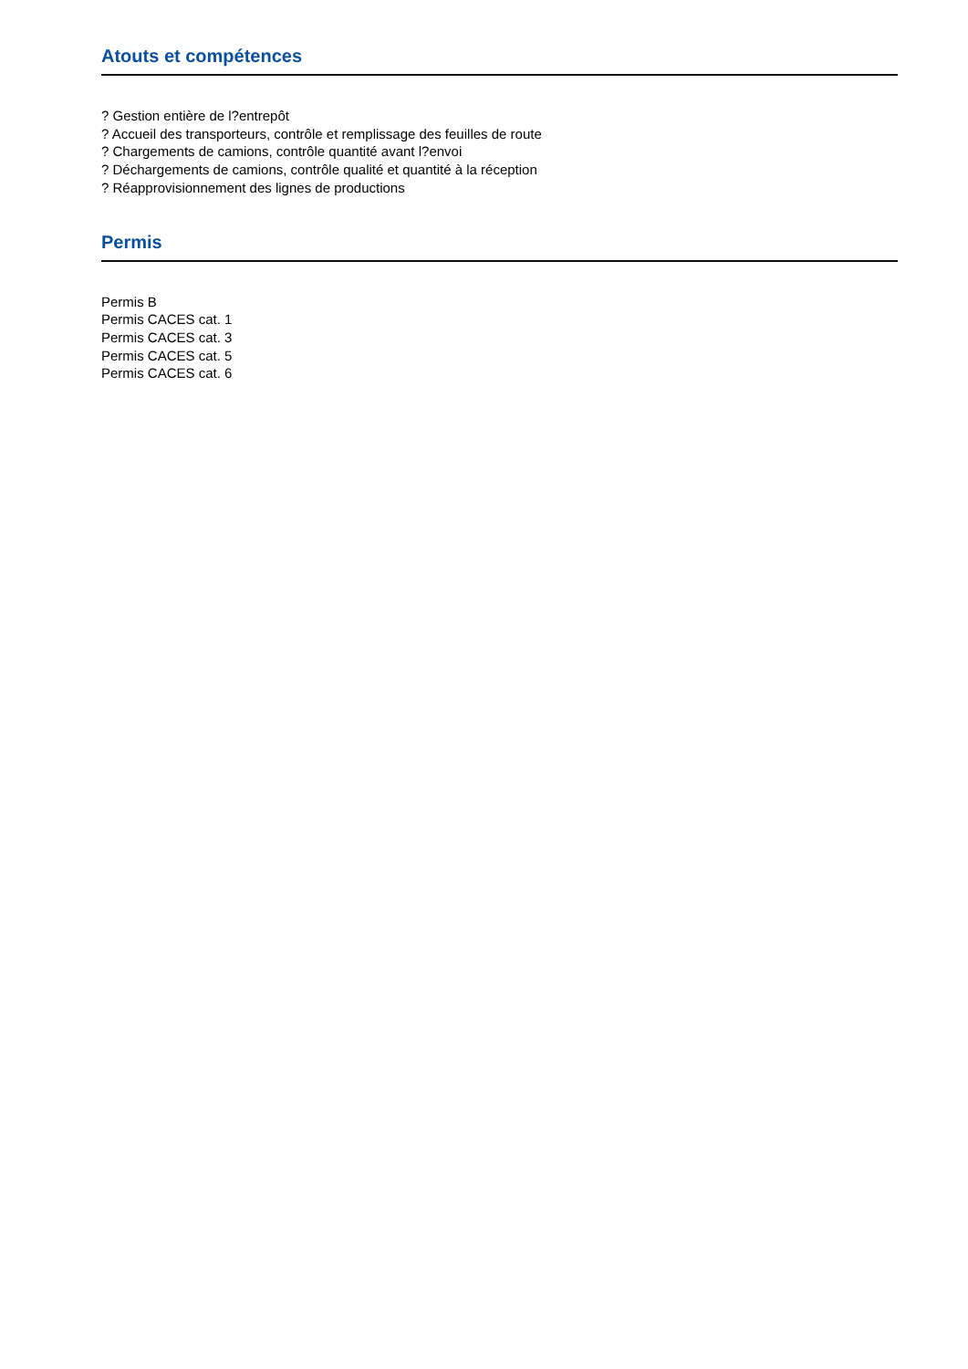Atouts et compétences
? Gestion entière de l?entrepôt
? Accueil des transporteurs, contrôle et remplissage des feuilles de route
? Chargements de camions, contrôle quantité avant l?envoi
? Déchargements de camions, contrôle qualité et quantité à la réception
? Réapprovisionnement des lignes de productions
Permis
Permis B
Permis CACES cat. 1
Permis CACES cat. 3
Permis CACES cat. 5
Permis CACES cat. 6